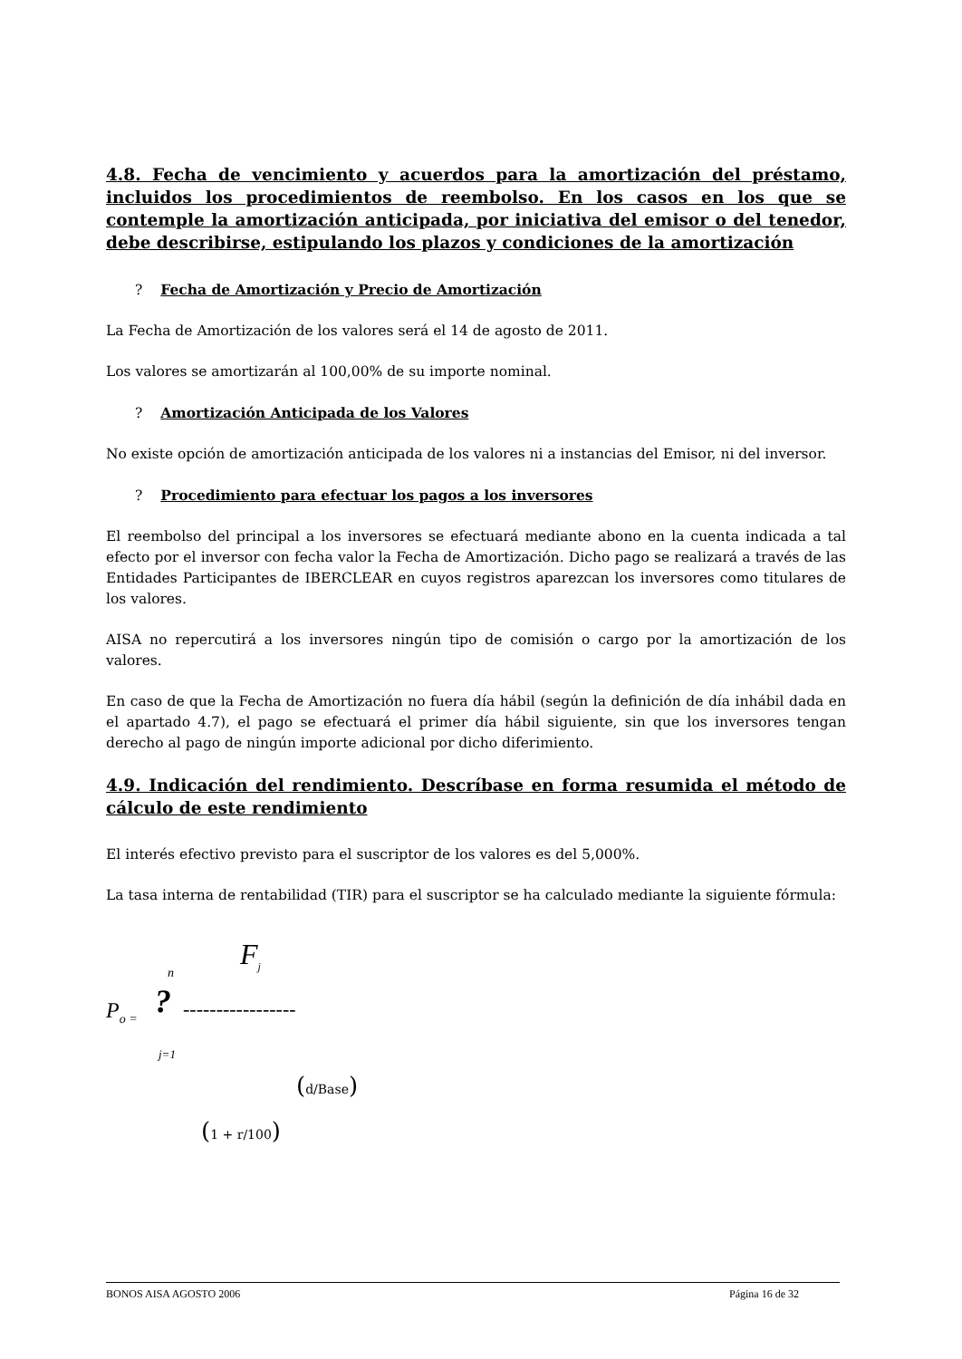4.8. Fecha de vencimiento y acuerdos para la amortización del préstamo, incluidos los procedimientos de reembolso. En los casos en los que se contemple la amortización anticipada, por iniciativa del emisor o del tenedor, debe describirse, estipulando los plazos y condiciones de la amortización
? Fecha de Amortización y Precio de Amortización
La Fecha de Amortización de los valores será el 14 de agosto de 2011.
Los valores se amortizarán al 100,00% de su importe nominal.
? Amortización Anticipada de los Valores
No existe opción de amortización anticipada de los valores ni a instancias del Emisor, ni del inversor.
? Procedimiento para efectuar los pagos a los inversores
El reembolso del principal a los inversores se efectuará mediante abono en la cuenta indicada a tal efecto por el inversor con fecha valor la Fecha de Amortización. Dicho pago se realizará a través de las Entidades Participantes de IBERCLEAR en cuyos registros aparezcan los inversores como titulares de los valores.
AISA no repercutirá a los inversores ningún tipo de comisión o cargo por la amortización de los valores.
En caso de que la Fecha de Amortización no fuera día hábil (según la definición de día inhábil dada en el apartado 4.7), el pago se efectuará el primer día hábil siguiente, sin que los inversores tengan derecho al pago de ningún importe adicional por dicho diferimiento.
4.9. Indicación del rendimiento. Descríbase en forma resumida el método de cálculo de este rendimiento
El interés efectivo previsto para el suscriptor de los valores es del 5,000%.
La tasa interna de rentabilidad (TIR) para el suscriptor se ha calculado mediante la siguiente fórmula:
n F<sub>j</sub>
P<sub>o =</sub> ? -----------------
j=1
(d/Base)
(1 + r/100)
BONOS AISA AGOSTO 2006 Página 16 de 32